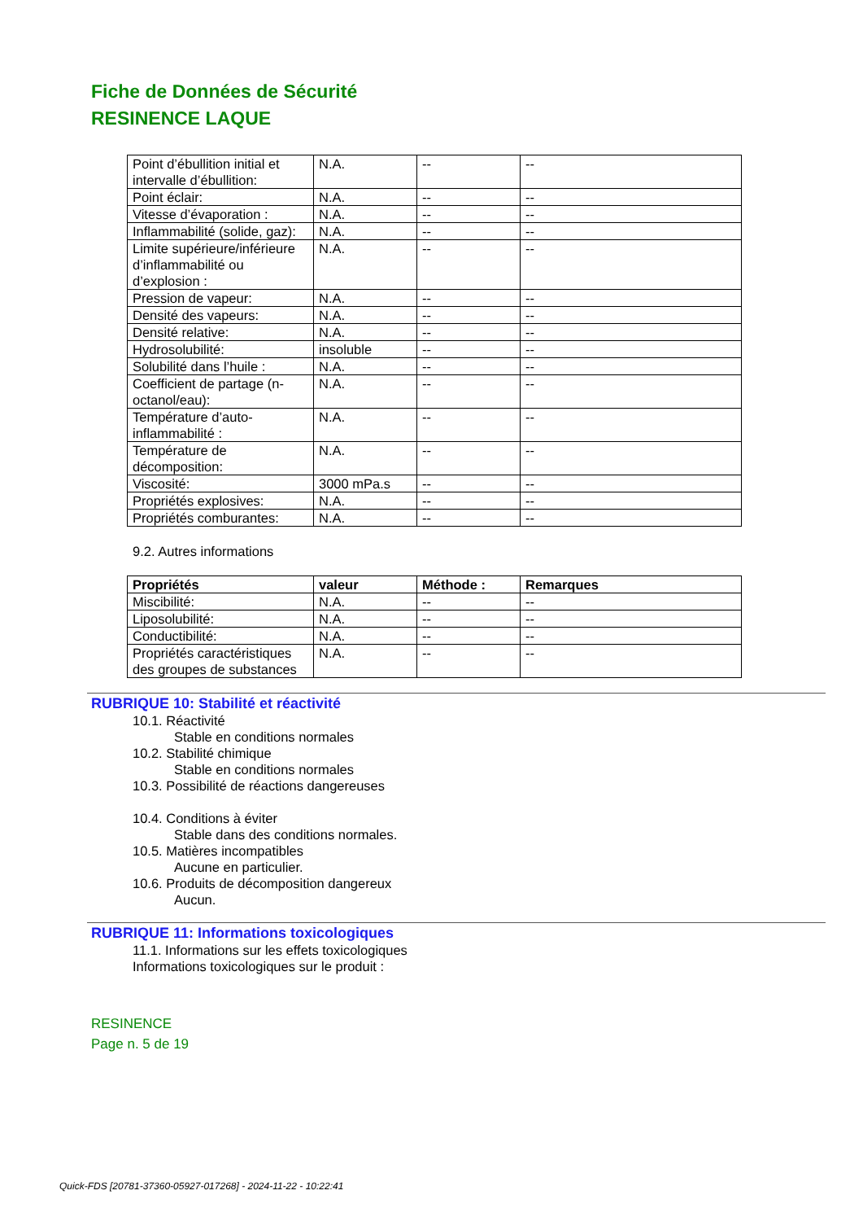Fiche de Données de Sécurité
RESINENCE LAQUE
| Point d’ébullition initial et intervalle d’ébullition: | N.A. | -- | -- |
| Point éclair: | N.A. | -- | -- |
| Vitesse d’évaporation : | N.A. | -- | -- |
| Inflammabilité (solide, gaz): | N.A. | -- | -- |
| Limite supérieure/inférieure d’inflammabilité ou d’explosion : | N.A. | -- | -- |
| Pression de vapeur: | N.A. | -- | -- |
| Densité des vapeurs: | N.A. | -- | -- |
| Densité relative: | N.A. | -- | -- |
| Hydrosolubilité: | insoluble | -- | -- |
| Solubilité dans l’huile : | N.A. | -- | -- |
| Coefficient de partage (n-octanol/eau): | N.A. | -- | -- |
| Température d’auto-inflammabilité : | N.A. | -- | -- |
| Température de décomposition: | N.A. | -- | -- |
| Viscosité: | 3000 mPa.s | -- | -- |
| Propriétés explosives: | N.A. | -- | -- |
| Propriétés comburantes: | N.A. | -- | -- |
9.2. Autres informations
| Propriétés | valeur | Méthode : | Remarques |
| --- | --- | --- | --- |
| Miscibilité: | N.A. | -- | -- |
| Liposolubilité: | N.A. | -- | -- |
| Conductibilité: | N.A. | -- | -- |
| Propriétés caractéristiques des groupes de substances | N.A. | -- | -- |
RUBRIQUE 10: Stabilité et réactivité
10.1. Réactivité
Stable en conditions normales
10.2. Stabilité chimique
Stable en conditions normales
10.3. Possibilité de réactions dangereuses
10.4. Conditions à éviter
Stable dans des conditions normales.
10.5. Matières incompatibles
Aucune en particulier.
10.6. Produits de décomposition dangereux
Aucun.
RUBRIQUE 11: Informations toxicologiques
11.1. Informations sur les effets toxicologiques
Informations toxicologiques sur le produit :
RESINENCE
Page n. 5 de 19
Quick-FDS [20781-37360-05927-017268] - 2024-11-22 - 10:22:41